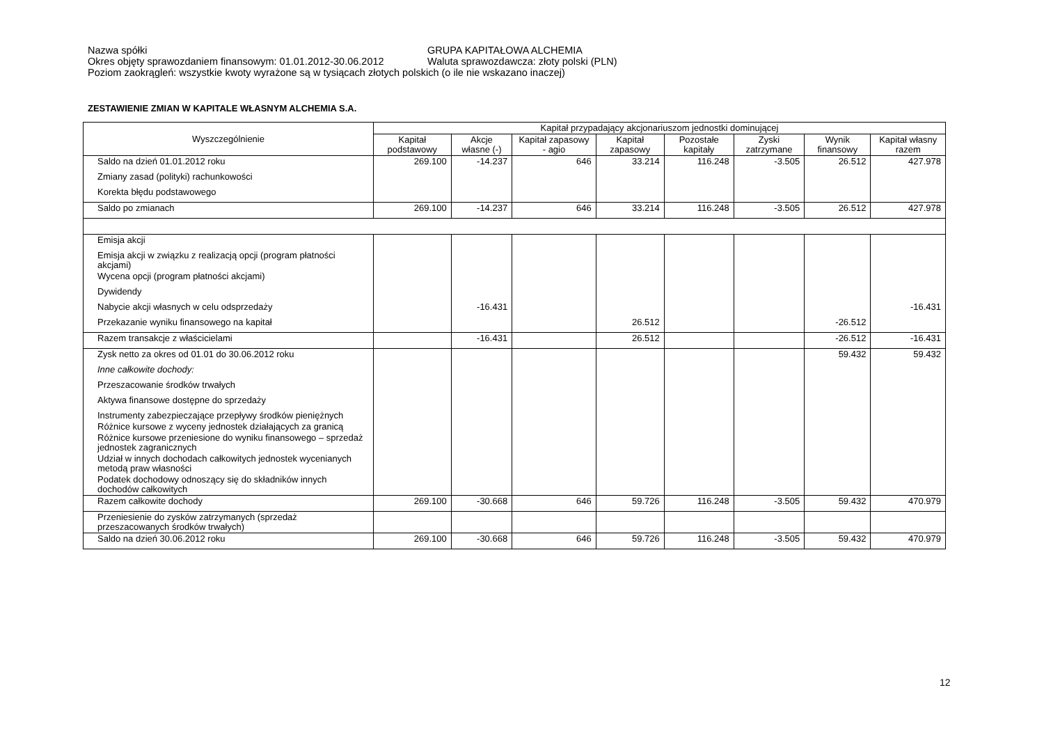Nazwa spółki GRUPA KAPITAŁOWA ALCHEMIA
Okres objęty sprawozdaniem finansowym: 01.01.2012-30.06.2012 Waluta sprawozdawcza: złoty polski (PLN)
Poziom zaokrągleń: wszystkie kwoty wyrażone są w tysiącach złotych polskich (o ile nie wskazano inaczej)
ZESTAWIENIE ZMIAN W KAPITALE WŁASNYM ALCHEMIA S.A.
| Wyszczególnienie | Kapitał przypadający akcjonariuszom jednostki dominującej | | | | | | | |
| --- | --- | --- | --- | --- | --- | --- | --- | --- |
| | Kapitał podstawowy | Akcje własne (-) | Kapitał zapasowy - agio | Kapitał zapasowy | Pozostałe kapitały | Zyski zatrzymane | Wynik finansowy | Kapitał własny razem |
| Saldo na dzień 01.01.2012 roku | 269.100 | -14.237 | 646 | 33.214 | 116.248 | -3.505 | 26.512 | 427.978 |
| Zmiany zasad (polityki) rachunkowości | | | | | | | | |
| Korekta błędu podstawowego | | | | | | | | |
| Saldo po zmianach | 269.100 | -14.237 | 646 | 33.214 | 116.248 | -3.505 | 26.512 | 427.978 |
| Emisja akcji | | | | | | | | |
| Emisja akcji w związku z realizacją opcji (program płatności akcjami) | | | | | | | | |
| Wycena opcji (program płatności akcjami) | | | | | | | | |
| Dywidendy | | | | | | | | |
| Nabycie akcji własnych w celu odsprzedaży | | -16.431 | | | | | | -16.431 |
| Przekazanie wyniku finansowego na kapitał | | | | 26.512 | | | -26.512 | |
| Razem transakcje z właścicielami | | -16.431 | | 26.512 | | | -26.512 | -16.431 |
| Zysk netto za okres od 01.01 do 30.06.2012 roku | | | | | | | 59.432 | 59.432 |
| Inne całkowite dochody: | | | | | | | | |
| Przeszacowanie środków trwałych | | | | | | | | |
| Aktywa finansowe dostępne do sprzedaży | | | | | | | | |
| Instrumenty zabezpieczające przepływy środków pieniężnych | | | | | | | | |
| Różnice kursowe z wyceny jednostek działających za granicą | | | | | | | | |
| Różnice kursowe przeniesione do wyniku finansowego – sprzedaż jednostek zagranicznych | | | | | | | | |
| Udział w innych dochodach całkowitych jednostek wycenianych metodą praw własności | | | | | | | | |
| Podatek dochodowy odnoszący się do składników innych dochodów całkowitych | | | | | | | | |
| Razem całkowite dochody | 269.100 | -30.668 | 646 | 59.726 | 116.248 | -3.505 | 59.432 | 470.979 |
| Przeniesienie do zysków zatrzymanych (sprzedaż przeszacowanych środków trwałych) | | | | | | | | |
| Saldo na dzień 30.06.2012 roku | 269.100 | -30.668 | 646 | 59.726 | 116.248 | -3.505 | 59.432 | 470.979 |
12